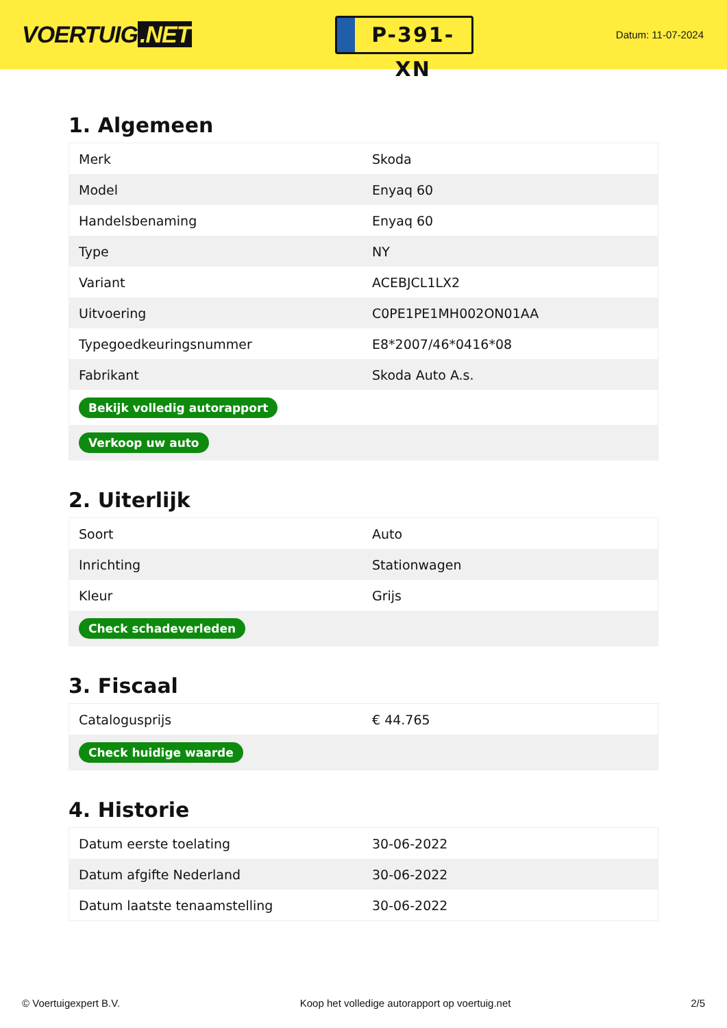VOERTUIG.NET
P-391-XN
Datum: 11-07-2024
1. Algemeen
| Merk | Skoda |
| Model | Enyaq 60 |
| Handelsbenaming | Enyaq 60 |
| Type | NY |
| Variant | ACEBJCL1LX2 |
| Uitvoering | C0PE1PE1MH002ON01AA |
| Typegoedkeuringsnummer | E8*2007/46*0416*08 |
| Fabrikant | Skoda Auto A.s. |
| Bekijk volledig autorapport | |
| Verkoop uw auto | |
2. Uiterlijk
| Soort | Auto |
| Inrichting | Stationwagen |
| Kleur | Grijs |
| Check schadeverleden | |
3. Fiscaal
| Catalogusprijs | € 44.765 |
| Check huidige waarde | |
4. Historie
| Datum eerste toelating | 30-06-2022 |
| Datum afgifte Nederland | 30-06-2022 |
| Datum laatste tenaamstelling | 30-06-2022 |
© Voertuigexpert B.V. Koop het volledige autorapport op voertuig.net 2/5